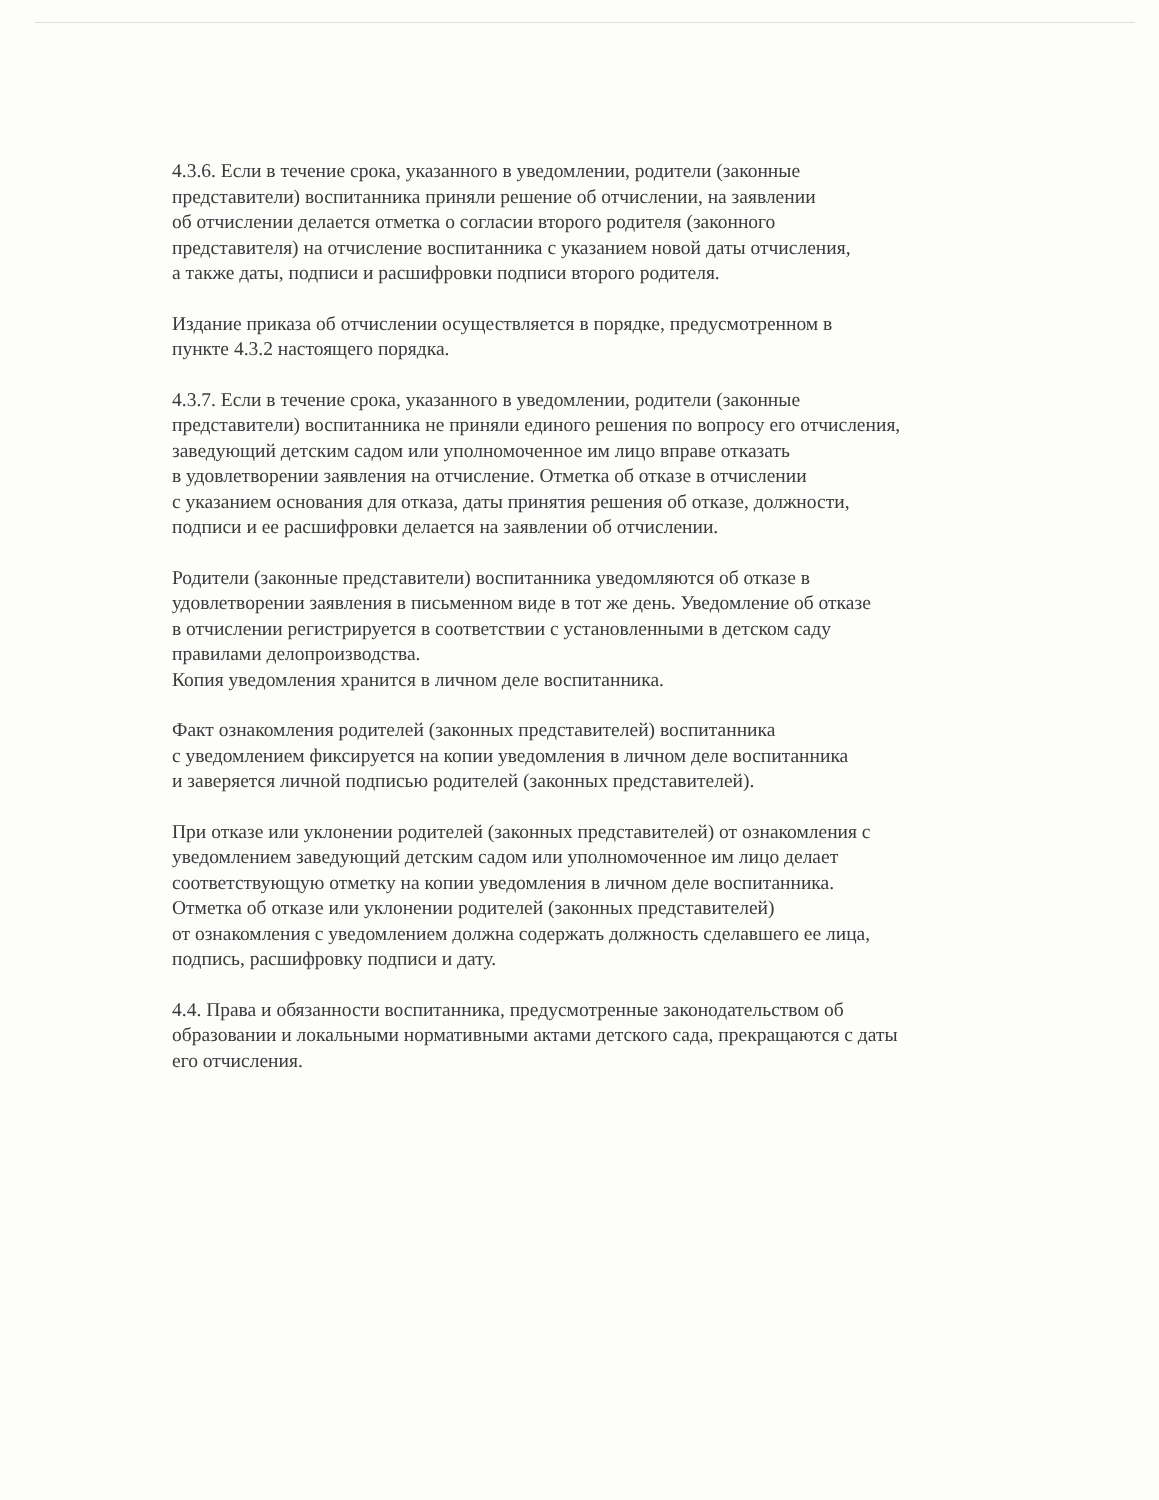4.3.6. Если в течение срока, указанного в уведомлении, родители (законные
представители) воспитанника приняли решение об отчислении, на заявлении
об отчислении делается отметка о согласии второго родителя (законного
представителя) на отчисление воспитанника с указанием новой даты отчисления,
а также даты, подписи и расшифровки подписи второго родителя.
Издание приказа об отчислении осуществляется в порядке, предусмотренном в
пункте 4.3.2 настоящего порядка.
4.3.7. Если в течение срока, указанного в уведомлении, родители (законные
представители) воспитанника не приняли единого решения по вопросу его отчисления,
заведующий детским садом или уполномоченное им лицо вправе отказать
в удовлетворении заявления на отчисление. Отметка об отказе в отчислении
с указанием основания для отказа, даты принятия решения об отказе, должности,
подписи и ее расшифровки делается на заявлении об отчислении.
Родители (законные представители) воспитанника уведомляются об отказе в
удовлетворении заявления в письменном виде в тот же день. Уведомление об отказе
в отчислении регистрируется в соответствии с установленными в детском саду
правилами делопроизводства.
Копия уведомления хранится в личном деле воспитанника.
Факт ознакомления родителей (законных представителей) воспитанника
с уведомлением фиксируется на копии уведомления в личном деле воспитанника
и заверяется личной подписью родителей (законных представителей).
При отказе или уклонении родителей (законных представителей) от ознакомления с
уведомлением заведующий детским садом или уполномоченное им лицо делает
соответствующую отметку на копии уведомления в личном деле воспитанника.
Отметка об отказе или уклонении родителей (законных представителей)
от ознакомления с уведомлением должна содержать должность сделавшего ее лица,
подпись, расшифровку подписи и дату.
4.4. Права и обязанности воспитанника, предусмотренные законодательством об
образовании и локальными нормативными актами детского сада, прекращаются с даты
его отчисления.